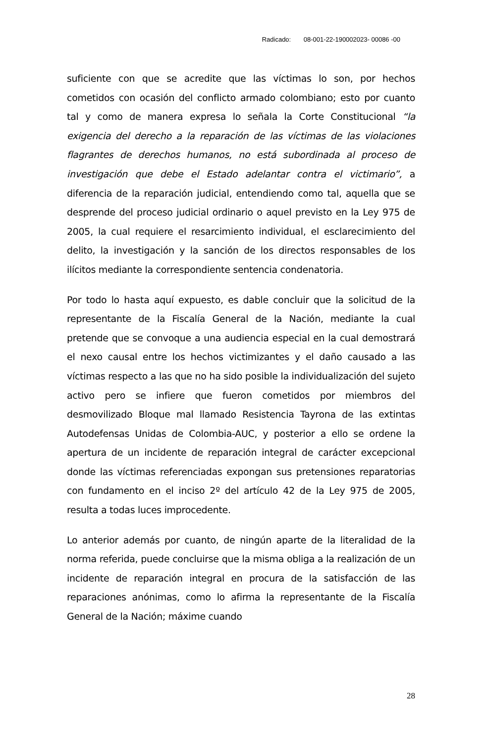Radicado: 08-001-22-190002023- 00086 -00
suficiente con que se acredite que las víctimas lo son, por hechos cometidos con ocasión del conflicto armado colombiano; esto por cuanto tal y como de manera expresa lo señala la Corte Constitucional “la exigencia del derecho a la reparación de las víctimas de las violaciones flagrantes de derechos humanos, no está subordinada al proceso de investigación que debe el Estado adelantar contra el victimario”, a diferencia de la reparación judicial, entendiendo como tal, aquella que se desprende del proceso judicial ordinario o aquel previsto en la Ley 975 de 2005, la cual requiere el resarcimiento individual, el esclarecimiento del delito, la investigación y la sanción de los directos responsables de los ilícitos mediante la correspondiente sentencia condenatoria.
Por todo lo hasta aquí expuesto, es dable concluir que la solicitud de la representante de la Fiscalía General de la Nación, mediante la cual pretende que se convoque a una audiencia especial en la cual demostrará el nexo causal entre los hechos victimizantes y el daño causado a las víctimas respecto a las que no ha sido posible la individualización del sujeto activo pero se infiere que fueron cometidos por miembros del desmovilizado Bloque mal llamado Resistencia Tayrona de las extintas Autodefensas Unidas de Colombia-AUC, y posterior a ello se ordene la apertura de un incidente de reparación integral de carácter excepcional donde las víctimas referenciadas expongan sus pretensiones reparatorias con fundamento en el inciso 2º del artículo 42 de la Ley 975 de 2005, resulta a todas luces improcedente.
Lo anterior además por cuanto, de ningún aparte de la literalidad de la norma referida, puede concluirse que la misma obliga a la realización de un incidente de reparación integral en procura de la satisfacción de las reparaciones anónimas, como lo afirma la representante de la Fiscalía General de la Nación; máxime cuando
28